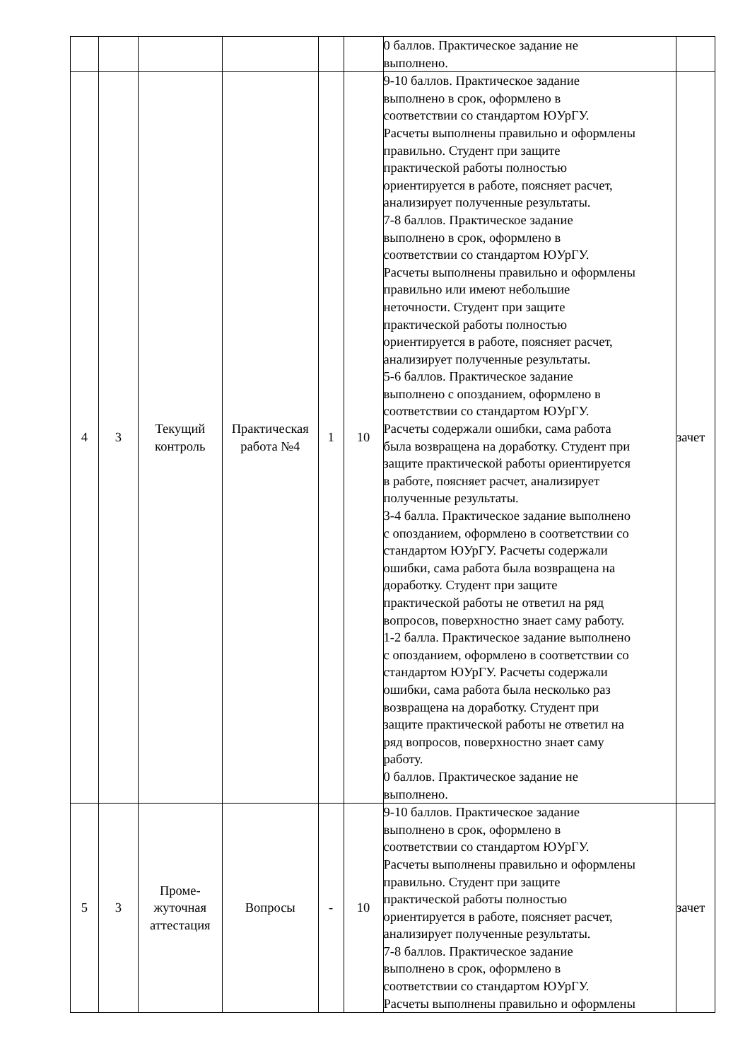| | | | | | | 0 баллов. Практическое задание не выполнено. | |
| 4 | 3 | Текущий контроль | Практическая работа №4 | 1 | 10 | 9-10 баллов. Практическое задание выполнено в срок, оформлено в соответствии со стандартом ЮУрГУ. Расчеты выполнены правильно и оформлены правильно. Студент при защите практической работы полностью ориентируется в работе, поясняет расчет, анализирует полученные результаты. 7-8 баллов. Практическое задание выполнено в срок, оформлено в соответствии со стандартом ЮУрГУ. Расчеты выполнены правильно и оформлены правильно или имеют небольшие неточности. Студент при защите практической работы полностью ориентируется в работе, поясняет расчет, анализирует полученные результаты. 5-6 баллов. Практическое задание выполнено с опозданием, оформлено в соответствии со стандартом ЮУрГУ. Расчеты содержали ошибки, сама работа была возвращена на доработку. Студент при защите практической работы ориентируется в работе, поясняет расчет, анализирует полученные результаты. 3-4 балла. Практическое задание выполнено с опозданием, оформлено в соответствии со стандартом ЮУрГУ. Расчеты содержали ошибки, сама работа была возвращена на доработку. Студент при защите практической работы не ответил на ряд вопросов, поверхностно знает саму работу. 1-2 балла. Практическое задание выполнено с опозданием, оформлено в соответствии со стандартом ЮУрГУ. Расчеты содержали ошибки, сама работа была несколько раз возвращена на доработку. Студент при защите практической работы не ответил на ряд вопросов, поверхностно знает саму работу. 0 баллов. Практическое задание не выполнено. | зачет |
| 5 | 3 | Проме- жуточная аттестация | Вопросы | - | 10 | 9-10 баллов. Практическое задание выполнено в срок, оформлено в соответствии со стандартом ЮУрГУ. Расчеты выполнены правильно и оформлены правильно. Студент при защите практической работы полностью ориентируется в работе, поясняет расчет, анализирует полученные результаты. 7-8 баллов. Практическое задание выполнено в срок, оформлено в соответствии со стандартом ЮУрГУ. Расчеты выполнены правильно и оформлены | зачет |